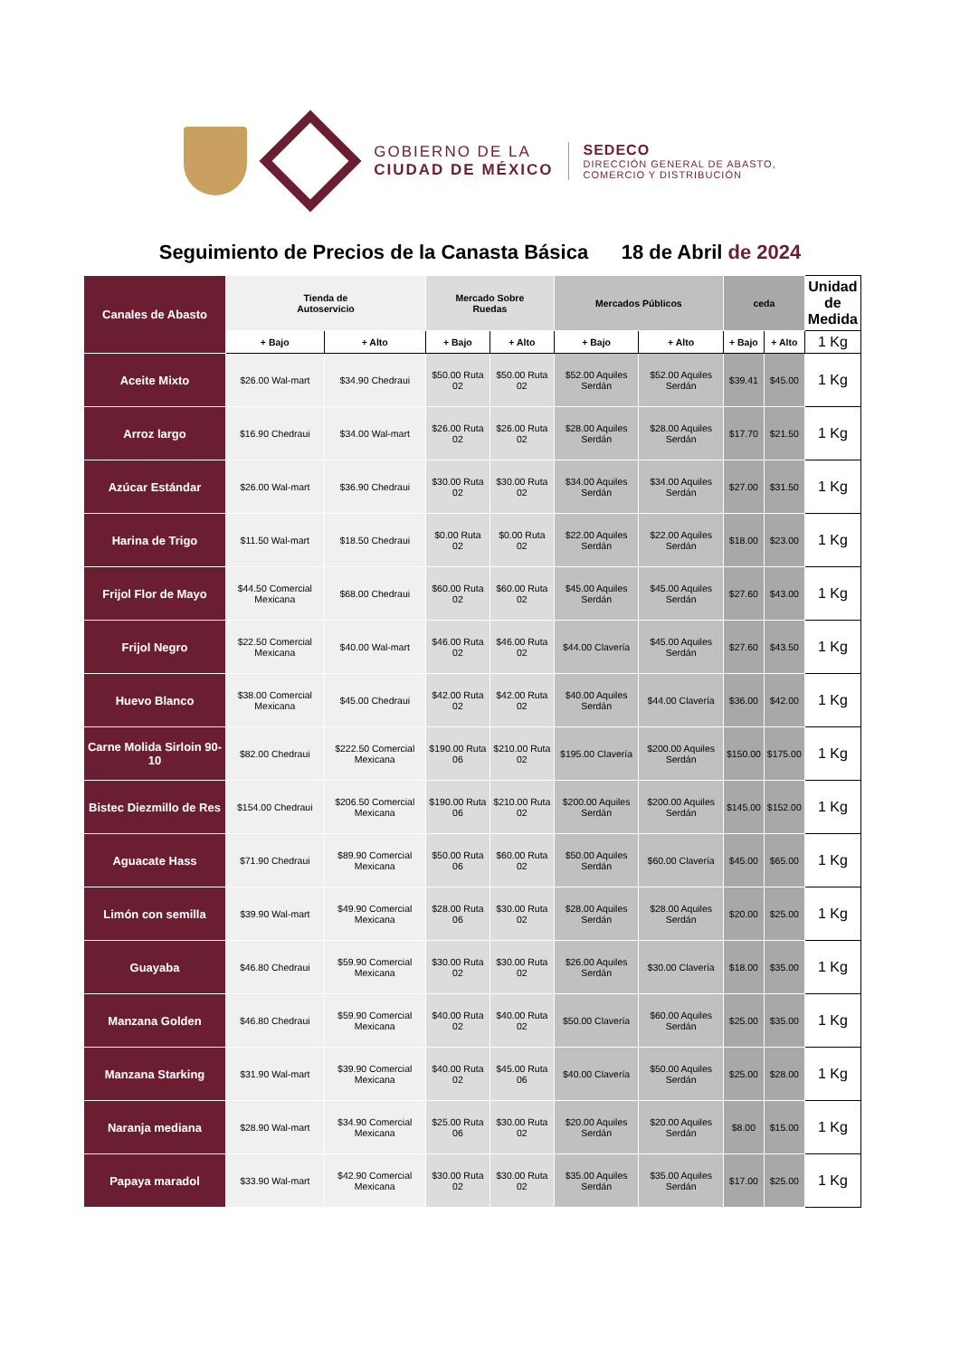GOBIERNO DE LA
CIUDAD DE MÉXICO
SEDECO
DIRECCIÓN GENERAL DE ABASTO,
COMERCIO Y DISTRIBUCIÓN
Seguimiento de Precios de la Canasta Básica 18 de Abril de 2024
| Canales de Abasto | Tienda de Autoservicio | | Mercado Sobre Ruedas | | Mercados Públicos | | ceda | | Unidad de Medida |
| --- | --- | --- | --- | --- | --- | --- | --- | --- | --- |
| | + Bajo | + Alto | + Bajo | + Alto | + Bajo | + Alto | + Bajo | + Alto | 1 Kg |
| Aceite Mixto | $26.00 Wal-mart | $34.90 Chedraui | $50.00 Ruta 02 | $50.00 Ruta 02 | $52.00 Aquiles Serdán | $52.00 Aquiles Serdán | $39.41 | $45.00 | 1 Kg |
| Arroz largo | $16.90 Chedraui | $34.00 Wal-mart | $26.00 Ruta 02 | $26.00 Ruta 02 | $28.00 Aquiles Serdán | $28.00 Aquiles Serdán | $17.70 | $21.50 | 1 Kg |
| Azúcar Estándar | $26.00 Wal-mart | $36.90 Chedraui | $30.00 Ruta 02 | $30.00 Ruta 02 | $34.00 Aquiles Serdán | $34.00 Aquiles Serdán | $27.00 | $31.50 | 1 Kg |
| Harina de Trigo | $11.50 Wal-mart | $18.50 Chedraui | $0.00 Ruta 02 | $0.00 Ruta 02 | $22.00 Aquiles Serdán | $22.00 Aquiles Serdán | $18.00 | $23.00 | 1 Kg |
| Frijol Flor de Mayo | $44.50 Comercial Mexicana | $68.00 Chedraui | $60.00 Ruta 02 | $60.00 Ruta 02 | $45.00 Aquiles Serdán | $45.00 Aquiles Serdán | $27.60 | $43.00 | 1 Kg |
| Frijol Negro | $22.50 Comercial Mexicana | $40.00 Wal-mart | $46.00 Ruta 02 | $46.00 Ruta 02 | $44.00 Clavería | $45.00 Aquiles Serdán | $27.60 | $43.50 | 1 Kg |
| Huevo Blanco | $38.00 Comercial Mexicana | $45.00 Chedraui | $42.00 Ruta 02 | $42.00 Ruta 02 | $40.00 Aquiles Serdán | $44.00 Clavería | $36.00 | $42.00 | 1 Kg |
| Carne Molida Sirloin 90-10 | $82.00 Chedraui | $222.50 Comercial Mexicana | $190.00 Ruta 06 | $210.00 Ruta 02 | $195.00 Clavería | $200.00 Aquiles Serdán | $150.00 | $175.00 | 1 Kg |
| Bistec Diezmillo de Res | $154.00 Chedraui | $206.50 Comercial Mexicana | $190.00 Ruta 06 | $210.00 Ruta 02 | $200.00 Aquiles Serdán | $200.00 Aquiles Serdán | $145.00 | $152.00 | 1 Kg |
| Aguacate Hass | $71.90 Chedraui | $89.90 Comercial Mexicana | $50.00 Ruta 06 | $60.00 Ruta 02 | $50.00 Aquiles Serdán | $60.00 Clavería | $45.00 | $65.00 | 1 Kg |
| Limón con semilla | $39.90 Wal-mart | $49.90 Comercial Mexicana | $28.00 Ruta 06 | $30.00 Ruta 02 | $28.00 Aquiles Serdán | $28.00 Aquiles Serdán | $20.00 | $25.00 | 1 Kg |
| Guayaba | $46.80 Chedraui | $59.90 Comercial Mexicana | $30.00 Ruta 02 | $30.00 Ruta 02 | $26.00 Aquiles Serdán | $30.00 Clavería | $18.00 | $35.00 | 1 Kg |
| Manzana Golden | $46.80 Chedraui | $59.90 Comercial Mexicana | $40.00 Ruta 02 | $40.00 Ruta 02 | $50.00 Clavería | $60.00 Aquiles Serdán | $25.00 | $35.00 | 1 Kg |
| Manzana Starking | $31.90 Wal-mart | $39.90 Comercial Mexicana | $40.00 Ruta 02 | $45.00 Ruta 06 | $40.00 Clavería | $50.00 Aquiles Serdán | $25.00 | $28.00 | 1 Kg |
| Naranja mediana | $28.90 Wal-mart | $34.90 Comercial Mexicana | $25.00 Ruta 06 | $30.00 Ruta 02 | $20.00 Aquiles Serdán | $20.00 Aquiles Serdán | $8.00 | $15.00 | 1 Kg |
| Papaya maradol | $33.90 Wal-mart | $42.90 Comercial Mexicana | $30.00 Ruta 02 | $30.00 Ruta 02 | $35.00 Aquiles Serdán | $35.00 Aquiles Serdán | $17.00 | $25.00 | 1 Kg |